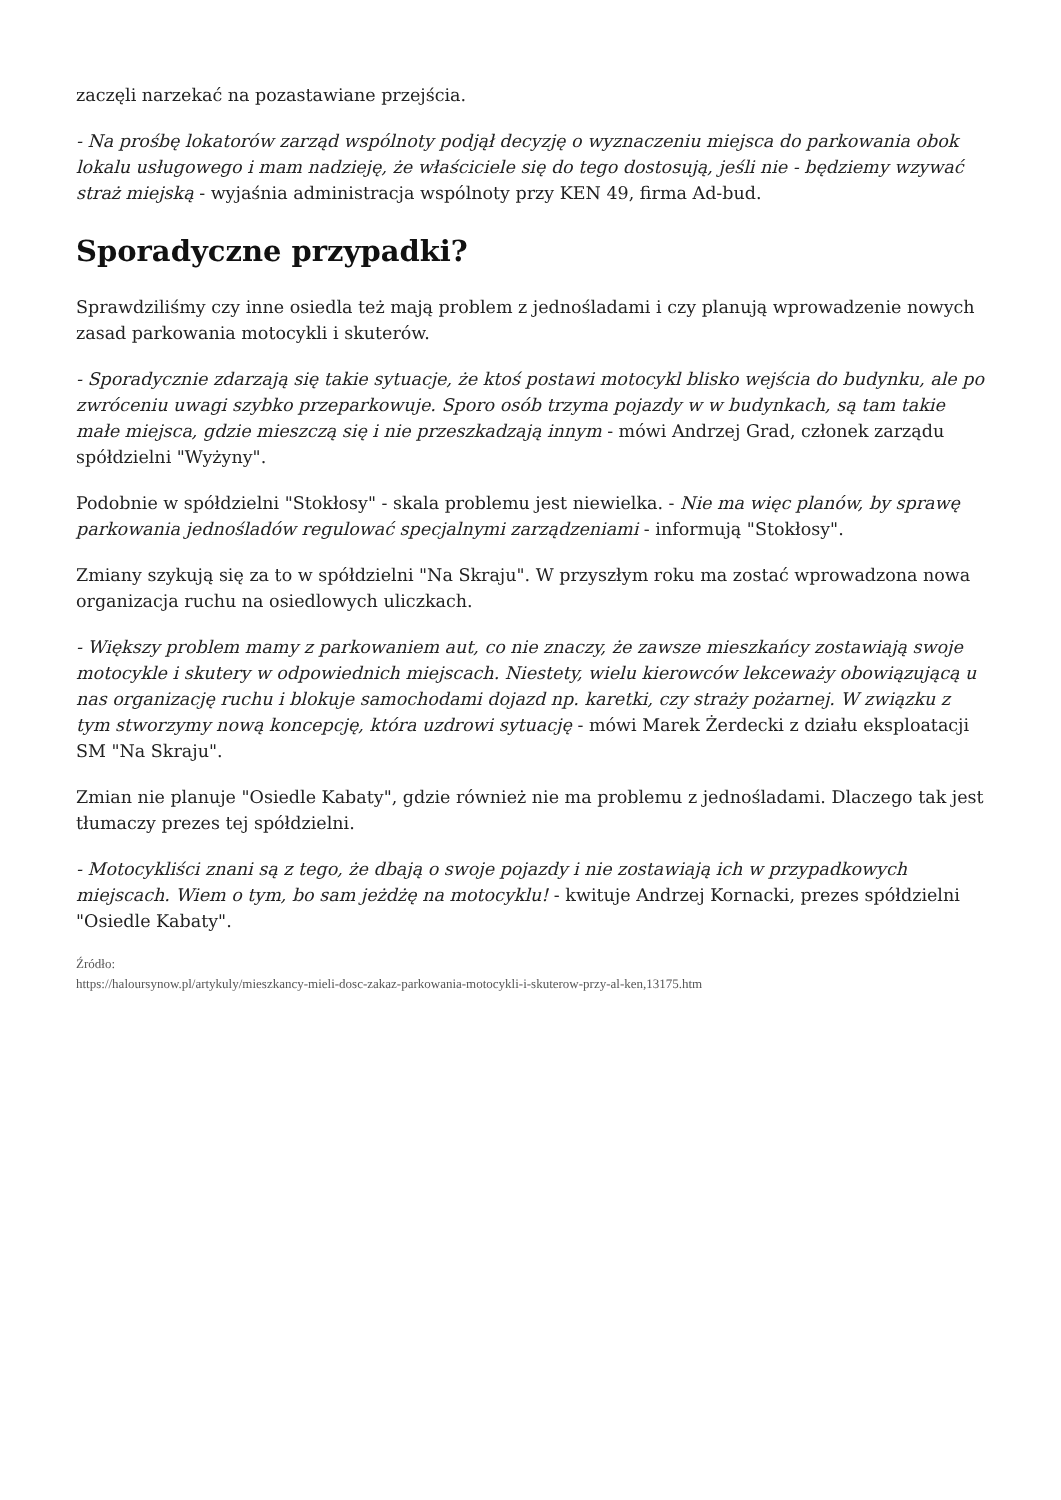zaczęli narzekać na pozastawiane przejścia.
- Na prośbę lokatorów zarząd wspólnoty podjął decyzję o wyznaczeniu miejsca do parkowania obok lokalu usługowego i mam nadzieję, że właściciele się do tego dostosują, jeśli nie - będziemy wzywać straż miejską - wyjaśnia administracja wspólnoty przy KEN 49, firma Ad-bud.
Sporadyczne przypadki?
Sprawdziliśmy czy inne osiedla też mają problem z jednośladami i czy planują wprowadzenie nowych zasad parkowania motocykli i skuterów.
- Sporadycznie zdarzają się takie sytuacje, że ktoś postawi motocykl blisko wejścia do budynku, ale po zwróceniu uwagi szybko przeparkowuje. Sporo osób trzyma pojazdy w w budynkach, są tam takie małe miejsca, gdzie mieszczą się i nie przeszkadzają innym - mówi Andrzej Grad, członek zarządu spółdzielni "Wyżyny".
Podobnie w spółdzielni "Stokłosy" - skala problemu jest niewielka. - Nie ma więc planów, by sprawę parkowania jednośladów regulować specjalnymi zarządzeniami - informują "Stokłosy".
Zmiany szykują się za to w spółdzielni "Na Skraju". W przyszłym roku ma zostać wprowadzona nowa organizacja ruchu na osiedlowych uliczkach.
- Większy problem mamy z parkowaniem aut, co nie znaczy, że zawsze mieszkańcy zostawiają swoje motocykle i skutery w odpowiednich miejscach. Niestety, wielu kierowców lekceważy obowiązującą u nas organizację ruchu i blokuje samochodami dojazd np. karetki, czy straży pożarnej. W związku z tym stworzymy nową koncepcję, która uzdrowi sytuację - mówi Marek Żerdecki z działu eksploatacji SM "Na Skraju".
Zmian nie planuje "Osiedle Kabaty", gdzie również nie ma problemu z jednośladami. Dlaczego tak jest tłumaczy prezes tej spółdzielni.
- Motocykliści znani są z tego, że dbają o swoje pojazdy i nie zostawiają ich w przypadkowych miejscach. Wiem o tym, bo sam jeżdżę na motocyklu! - kwituje Andrzej Kornacki, prezes spółdzielni "Osiedle Kabaty".
Źródło:
https://haloursynow.pl/artykuly/mieszkancy-mieli-dosc-zakaz-parkowania-motocykli-i-skuterow-przy-al-ken,13175.htm